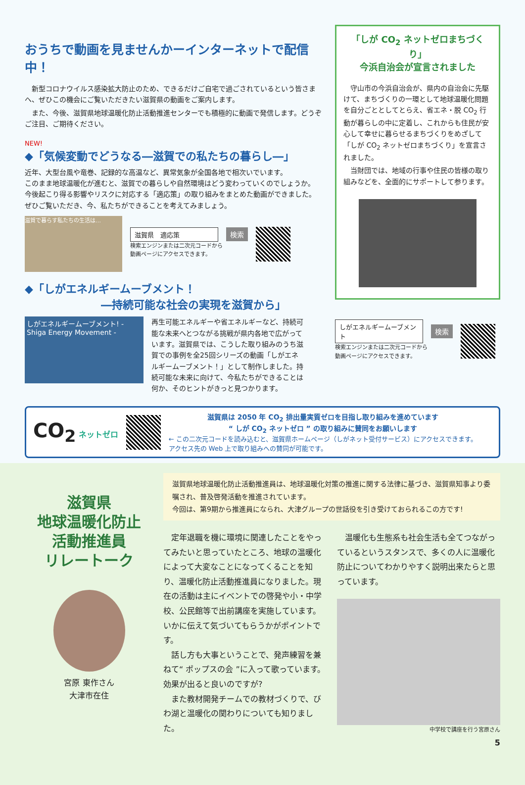おうちで動画を見ませんかーインターネットで配信中！
　新型コロナウイルス感染拡大防止のため、できるだけご自宅で過ごされているという皆さまへ、ぜひこの機会にご覧いただきたい滋賀県の動画をご案内します。
　また、今後、滋賀県地球温暖化防止活動推進センターでも積極的に動画で発信します。どうぞご注目、ご期待ください。
NEW!
◆「気候変動でどうなる―滋賀での私たちの暮らし―」
近年、大型台風や竜巻、記録的な高温など、異常気象が全国各地で相次いでいます。
このまま地球温暖化が進むと、滋賀での暮らしや自然環境はどう変わっていくのでしょうか。
今後起こり得る影響やリスクに対応する「適応策」の取り組みをまとめた動画ができました。
ぜひご覧いただき、今、私たちができることを考えてみましょう。
滋賀で暮らす私たちの生活は…
滋賀県　適応策 検索
検索エンジンまたは二次元コードから
動画ページにアクセスできます。
◆「しがエネルギームーブメント！
　　　　　　　―持続可能な社会の実現を滋賀から」
しがエネルギームーブメント! - Shiga Energy Movement -
再生可能エネルギーや省エネルギーなど、持続可能な未来へとつながる挑戦が県内各地で広がっています。滋賀県では、こうした取り組みのうち滋賀での事例を全25回シリーズの動画「しがエネルギームーブメント！」として制作しました。持続可能な未来に向けて、今私たちができることは何か、そのヒントがきっと見つかります。
「しが CO<sub>2</sub> ネットゼロまちづくり」
今浜自治会が宣言されました
　守山市の今浜自治会が、県内の自治会に先駆けて、まちづくりの一環として地球温暖化問題を自分ごととしてとらえ、省エネ・脱 CO<sub>2</sub> 行動が暮らしの中に定着し、これからも住民が安心して幸せに暮らせるまちづくりをめざして「しが CO<sub>2</sub> ネットゼロまちづくり」を宣言されました。
　当財団では、地域の行事や住民の皆様の取り組みなどを、全面的にサポートして参ります。
しがエネルギームーブメント 検索
検索エンジンまたは二次元コードから
動画ページにアクセスできます。
CO<sub>2</sub> ネットゼロ
滋賀県は 2050 年 CO<sub>2</sub> 排出量実質ゼロを目指し取り組みを進めています
“ しが CO<sub>2</sub> ネットゼロ ” の取り組みに賛同をお願いします
← この二次元コードを読み込むと、滋賀県ホームページ（しがネット受付サービス）にアクセスできます。
アクセス先の Web 上で取り組みへの賛同が可能です。
滋賀県
地球温暖化防止
活動推進員
リレートーク
宮原 東作さん
大津市在住
滋賀県地球温暖化防止活動推進員は、地球温暖化対策の推進に関する法律に基づき、滋賀県知事より委嘱され、普及啓発活動を推進されています。
今回は、第9期から推進員になられ、大津グループの世話役を引き受けておられるこの方です!
　定年退職を機に環境に関連したことをやってみたいと思っていたところ、地球の温暖化によって大変なことになってくることを知り、温暖化防止活動推進員になりました。現在の活動は主にイベントでの啓発や小・中学校、公民館等で出前講座を実施しています。いかに伝えて気づいてもらうかがポイントです。
　話し方も大事ということで、発声練習を兼ねて“ ポップスの会 ”に入って歌っています。効果が出ると良いのですが?
　また教材開発チームでの教材づくりで、びわ湖と温暖化の関わりについても知りました。
　温暖化も生態系も社会生活も全てつながっているというスタンスで、多くの人に温暖化防止についてわかりやすく説明出来たらと思っています。
中学校で講座を行う宮原さん
5